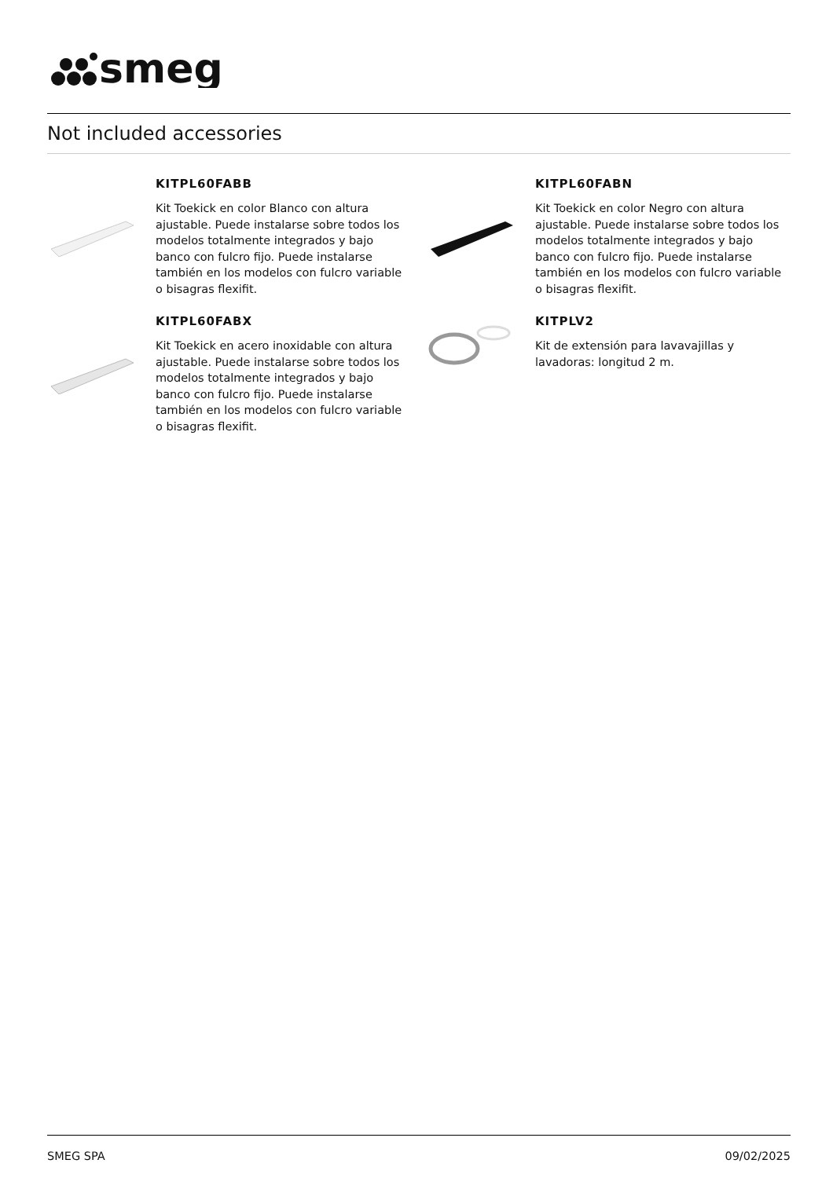smeg
Not included accessories
KITPL60FABB
Kit Toekick en color Blanco con altura ajustable. Puede instalarse sobre todos los modelos totalmente integrados y bajo banco con fulcro fijo. Puede instalarse también en los modelos con fulcro variable o bisagras flexifit.
KITPL60FABX
Kit Toekick en acero inoxidable con altura ajustable. Puede instalarse sobre todos los modelos totalmente integrados y bajo banco con fulcro fijo. Puede instalarse también en los modelos con fulcro variable o bisagras flexifit.
KITPL60FABN
Kit Toekick en color Negro con altura ajustable. Puede instalarse sobre todos los modelos totalmente integrados y bajo banco con fulcro fijo. Puede instalarse también en los modelos con fulcro variable o bisagras flexifit.
KITPLV2
Kit de extensión para lavavajillas y lavadoras: longitud 2 m.
SMEG SPA 09/02/2025